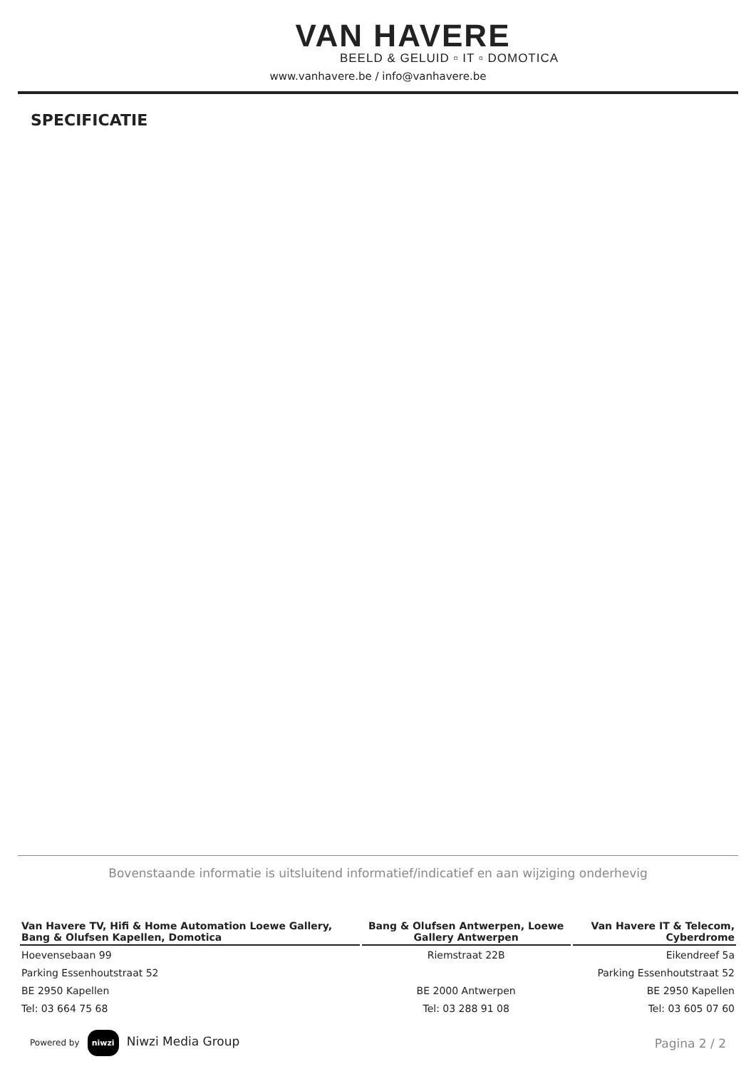VAN HAVERE
BEELD & GELUID ▫ IT ▫ DOMOTICA
www.vanhavere.be / info@vanhavere.be
SPECIFICATIE
Bovenstaande informatie is uitsluitend informatief/indicatief en aan wijziging onderhevig
| Van Havere TV, Hifi & Home Automation Loewe Gallery, Bang & Olufsen Kapellen, Domotica | Bang & Olufsen Antwerpen, Loewe Gallery Antwerpen | Van Havere IT & Telecom, Cyberdrome |
| --- | --- | --- |
| Hoevensebaan 99 | Riemstraat 22B | Eikendreef 5a |
| Parking Essenhoutstraat 52 | | Parking Essenhoutstraat 52 |
| BE 2950 Kapellen | BE 2000 Antwerpen | BE 2950 Kapellen |
| Tel: 03 664 75 68 | Tel: 03 288 91 08 | Tel: 03 605 07 60 |
Powered by niwzi Niwzi Media Group
Pagina 2 / 2